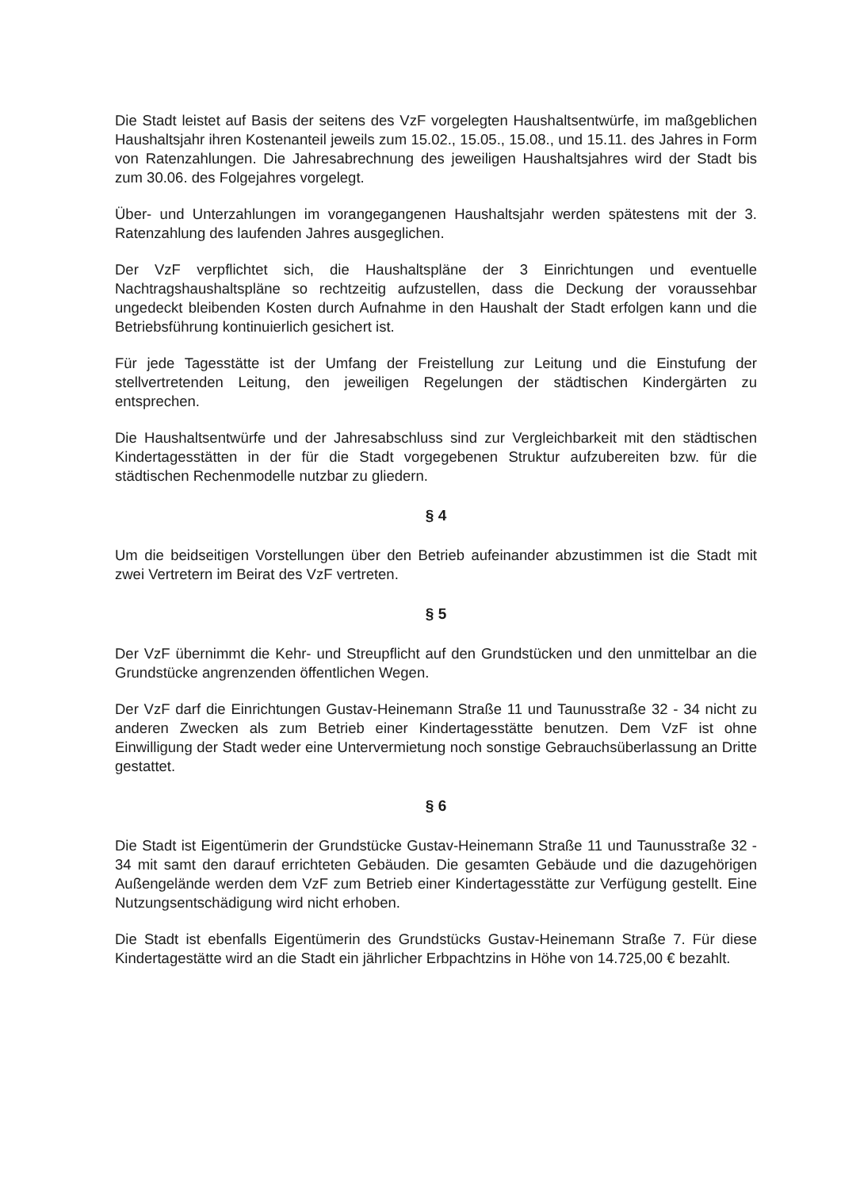Die Stadt leistet auf Basis der seitens des VzF vorgelegten Haushaltsentwürfe, im maßgeblichen Haushaltsjahr ihren Kostenanteil jeweils zum 15.02., 15.05., 15.08., und 15.11. des Jahres in Form von Ratenzahlungen. Die Jahresabrechnung des jeweiligen Haushaltsjahres wird der Stadt bis zum 30.06. des Folgejahres vorgelegt.
Über- und Unterzahlungen im vorangegangenen Haushaltsjahr werden spätestens mit der 3. Ratenzahlung des laufenden Jahres ausgeglichen.
Der VzF verpflichtet sich, die Haushaltspläne der 3 Einrichtungen und eventuelle Nachtragshaushaltspläne so rechtzeitig aufzustellen, dass die Deckung der voraussehbar ungedeckt bleibenden Kosten durch Aufnahme in den Haushalt der Stadt erfolgen kann und die Betriebsführung kontinuierlich gesichert ist.
Für jede Tagesstätte ist der Umfang der Freistellung zur Leitung und die Einstufung der stellvertretenden Leitung, den jeweiligen Regelungen der städtischen Kindergärten zu entsprechen.
Die Haushaltsentwürfe und der Jahresabschluss sind zur Vergleichbarkeit mit den städtischen Kindertagesstätten in der für die Stadt vorgegebenen Struktur aufzubereiten bzw. für die städtischen Rechenmodelle nutzbar zu gliedern.
§ 4
Um die beidseitigen Vorstellungen über den Betrieb aufeinander abzustimmen ist die Stadt mit zwei Vertretern im Beirat des VzF vertreten.
§ 5
Der VzF übernimmt die Kehr- und Streupflicht auf den Grundstücken und den unmittelbar an die Grundstücke angrenzenden öffentlichen Wegen.
Der VzF darf die Einrichtungen Gustav-Heinemann Straße 11 und Taunusstraße 32 - 34 nicht zu anderen Zwecken als zum Betrieb einer Kindertagesstätte benutzen. Dem VzF ist ohne Einwilligung der Stadt weder eine Untervermietung noch sonstige Gebrauchsüberlassung an Dritte gestattet.
§ 6
Die Stadt ist Eigentümerin der Grundstücke Gustav-Heinemann Straße 11 und Taunusstraße 32 - 34 mit samt den darauf errichteten Gebäuden. Die gesamten Gebäude und die dazugehörigen Außengelände werden dem VzF zum Betrieb einer Kindertagesstätte zur Verfügung gestellt. Eine Nutzungsentschädigung wird nicht erhoben.
Die Stadt ist ebenfalls Eigentümerin des Grundstücks Gustav-Heinemann Straße 7. Für diese Kindertagestätte wird an die Stadt ein jährlicher Erbpachtzins in Höhe von 14.725,00 € bezahlt.